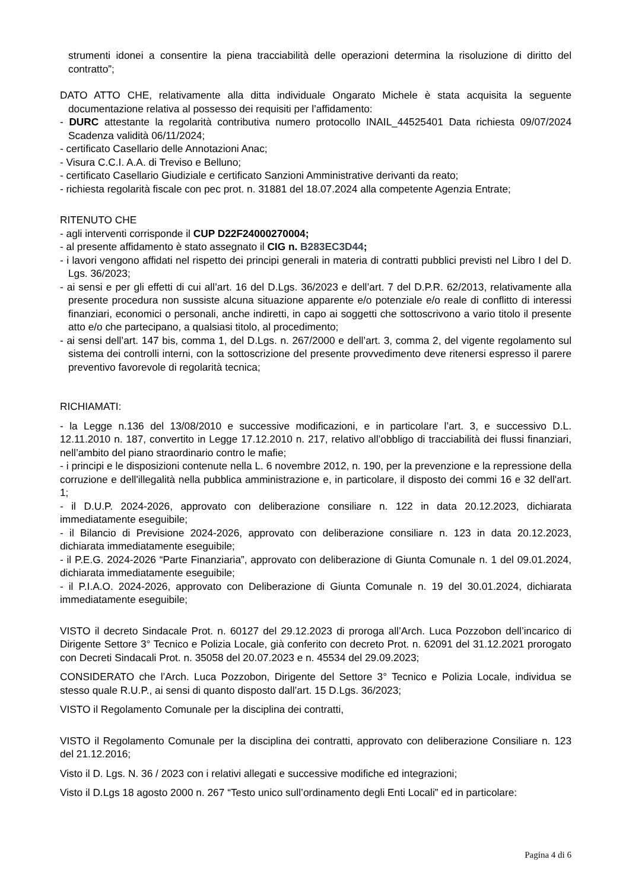strumenti idonei a consentire la piena tracciabilità delle operazioni determina la risoluzione di diritto del contratto”;
DATO ATTO CHE, relativamente alla ditta individuale Ongarato Michele è stata acquisita la seguente documentazione relativa al possesso dei requisiti per l’affidamento:
- DURC attestante la regolarità contributiva numero protocollo INAIL_44525401 Data richiesta 09/07/2024 Scadenza validità 06/11/2024;
- certificato Casellario delle Annotazioni Anac;
- Visura C.C.I. A.A. di Treviso e Belluno;
- certificato Casellario Giudiziale e certificato Sanzioni Amministrative derivanti da reato;
- richiesta regolarità fiscale con pec prot. n. 31881 del 18.07.2024 alla competente Agenzia Entrate;
RITENUTO CHE
- agli interventi corrisponde il CUP D22F24000270004;
- al presente affidamento è stato assegnato il CIG n. B283EC3D44;
- i lavori vengono affidati nel rispetto dei principi generali in materia di contratti pubblici previsti nel Libro I del D. Lgs. 36/2023;
- ai sensi e per gli effetti di cui all’art. 16 del D.Lgs. 36/2023 e dell’art. 7 del D.P.R. 62/2013, relativamente alla presente procedura non sussiste alcuna situazione apparente e/o potenziale e/o reale di conflitto di interessi finanziari, economici o personali, anche indiretti, in capo ai soggetti che sottoscrivono a vario titolo il presente atto e/o che partecipano, a qualsiasi titolo, al procedimento;
- ai sensi dell’art. 147 bis, comma 1, del D.Lgs. n. 267/2000 e dell’art. 3, comma 2, del vigente regolamento sul sistema dei controlli interni, con la sottoscrizione del presente provvedimento deve ritenersi espresso il parere preventivo favorevole di regolarità tecnica;
RICHIAMATI:
- la Legge n.136 del 13/08/2010 e successive modificazioni, e in particolare l’art. 3, e successivo D.L. 12.11.2010 n. 187, convertito in Legge 17.12.2010 n. 217, relativo all’obbligo di tracciabilità dei flussi finanziari, nell’ambito del piano straordinario contro le mafie;
- i principi e le disposizioni contenute nella L. 6 novembre 2012, n. 190, per la prevenzione e la repressione della corruzione e dell'illegalità nella pubblica amministrazione e, in particolare, il disposto dei commi 16 e 32 dell'art. 1;
- il D.U.P. 2024-2026, approvato con deliberazione consiliare n. 122 in data 20.12.2023, dichiarata immediatamente eseguibile;
- il Bilancio di Previsione 2024-2026, approvato con deliberazione consiliare n. 123 in data 20.12.2023, dichiarata immediatamente eseguibile;
- il P.E.G. 2024-2026 “Parte Finanziaria”, approvato con deliberazione di Giunta Comunale n. 1 del 09.01.2024, dichiarata immediatamente eseguibile;
- il P.I.A.O. 2024-2026, approvato con Deliberazione di Giunta Comunale n. 19 del 30.01.2024, dichiarata immediatamente eseguibile;
VISTO il decreto Sindacale Prot. n. 60127 del 29.12.2023 di proroga all’Arch. Luca Pozzobon dell’incarico di Dirigente Settore 3° Tecnico e Polizia Locale, già conferito con decreto Prot. n. 62091 del 31.12.2021 prorogato con Decreti Sindacali Prot. n. 35058 del 20.07.2023 e n. 45534 del 29.09.2023;
CONSIDERATO che l’Arch. Luca Pozzobon, Dirigente del Settore 3° Tecnico e Polizia Locale, individua se stesso quale R.U.P., ai sensi di quanto disposto dall’art. 15 D.Lgs. 36/2023;
VISTO il Regolamento Comunale per la disciplina dei contratti,
VISTO il Regolamento Comunale per la disciplina dei contratti, approvato con deliberazione Consiliare n. 123 del 21.12.2016;
Visto il D. Lgs. N. 36 / 2023 con i relativi allegati e successive modifiche ed integrazioni;
Visto il D.Lgs 18 agosto 2000 n. 267 “Testo unico sull’ordinamento degli Enti Locali” ed in particolare:
Pagina 4 di 6